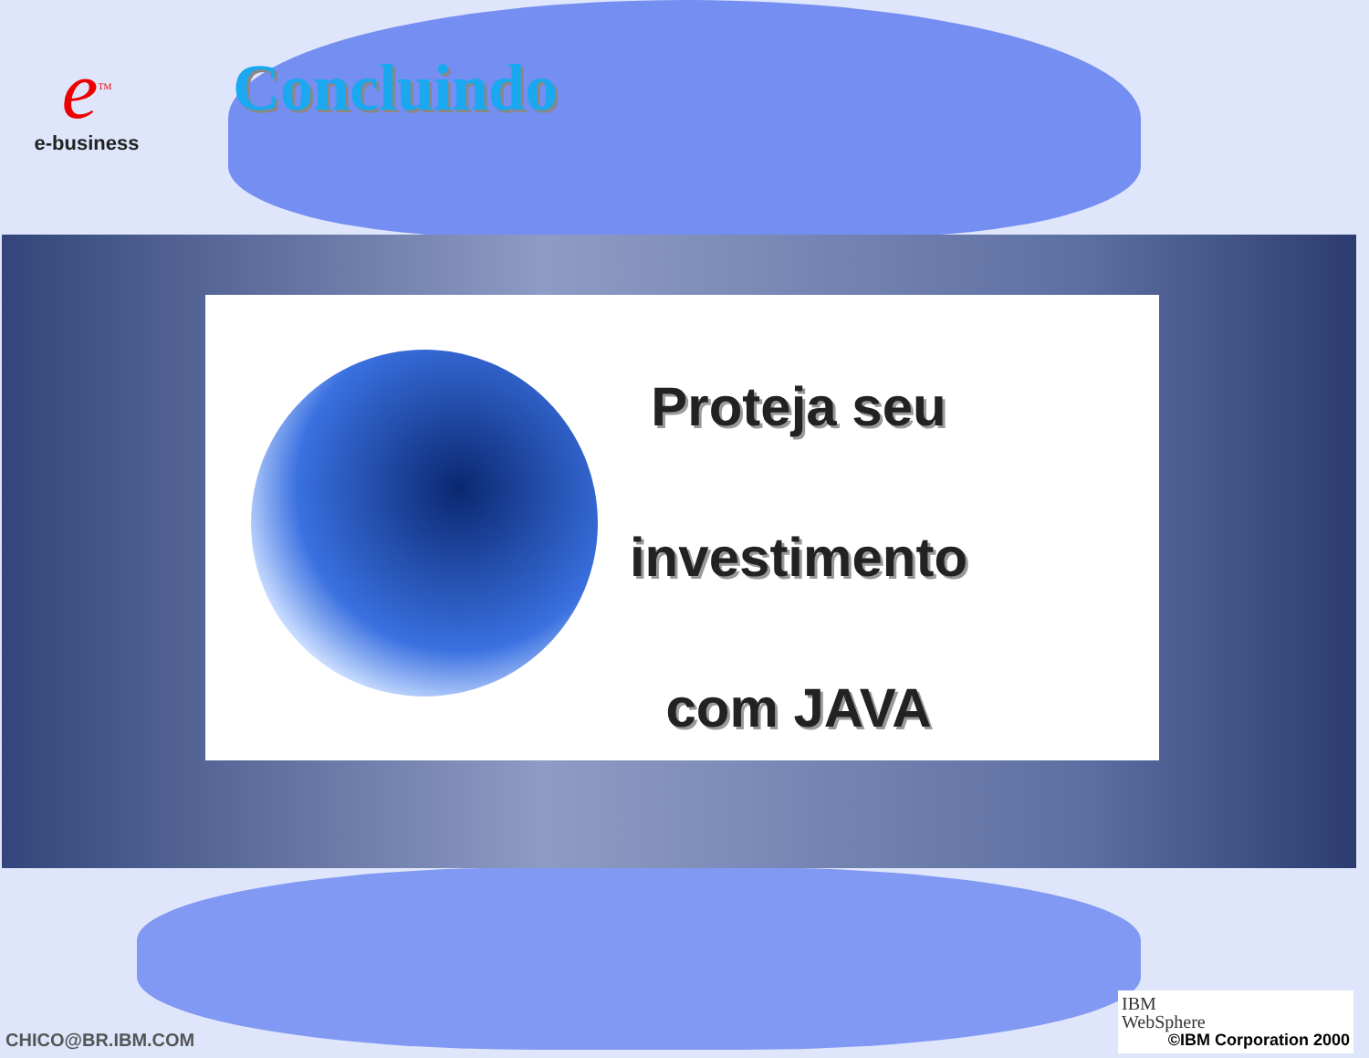e<sup>TM</sup>
e-business
Concluindo
Proteja seu
investimento
com JAVA
CHICO@BR.IBM.COM
IBM
WebSphere
©IBM Corporation 2000